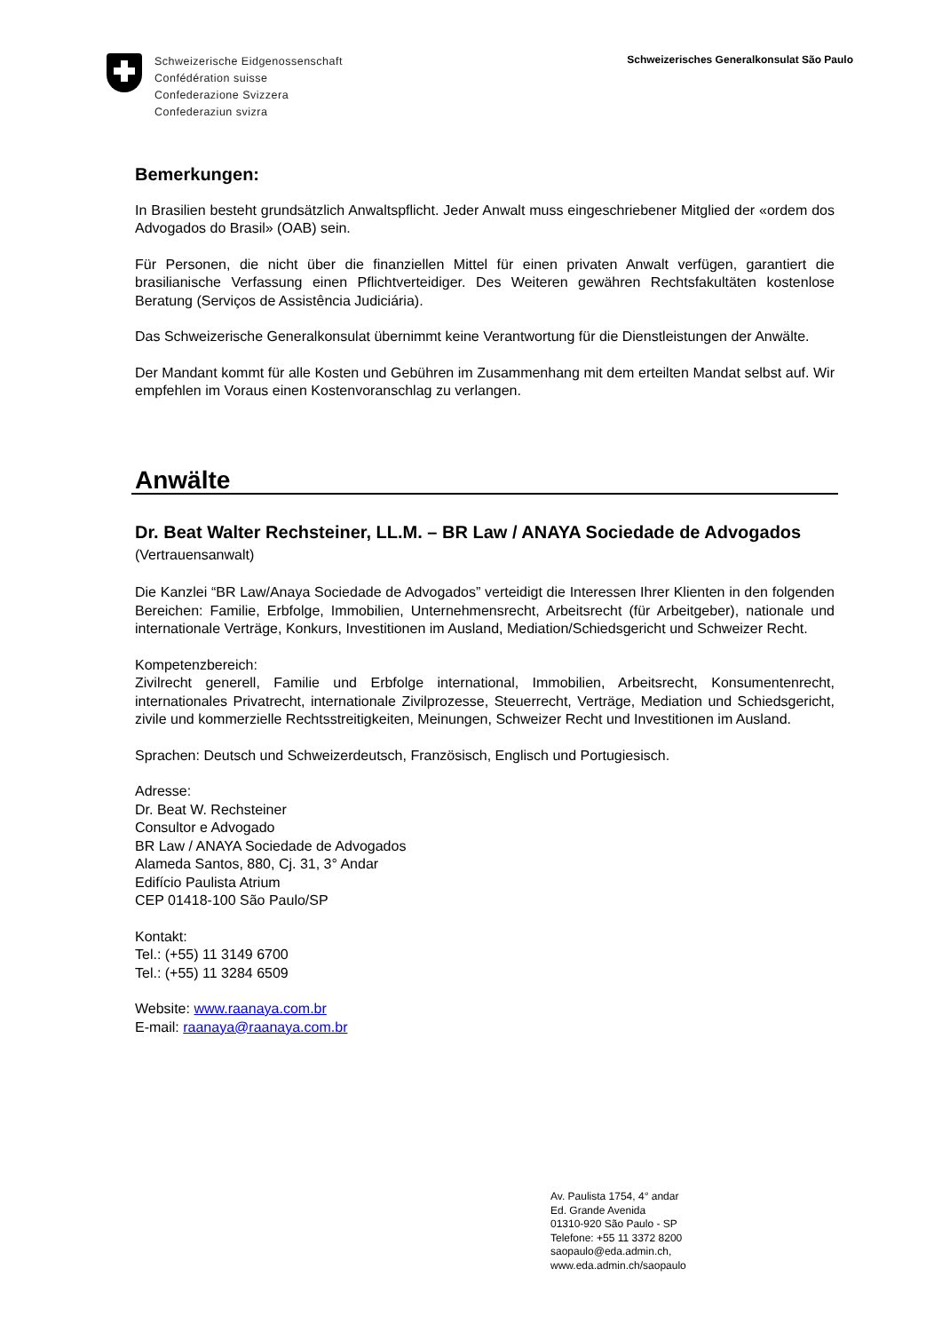Schweizerische Eidgenossenschaft
Confédération suisse
Confederazione Svizzera
Confederaziun svizra
Schweizerisches Generalkonsulat São Paulo
Bemerkungen:
In Brasilien besteht grundsätzlich Anwaltspflicht. Jeder Anwalt muss eingeschriebener Mitglied der «ordem dos Advogados do Brasil» (OAB) sein.
Für Personen, die nicht über die finanziellen Mittel für einen privaten Anwalt verfügen, garantiert die brasilianische Verfassung einen Pflichtverteidiger. Des Weiteren gewähren Rechtsfakultäten kostenlose Beratung (Serviços de Assistência Judiciária).
Das Schweizerische Generalkonsulat übernimmt keine Verantwortung für die Dienstleistungen der Anwälte.
Der Mandant kommt für alle Kosten und Gebühren im Zusammenhang mit dem erteilten Mandat selbst auf. Wir empfehlen im Voraus einen Kostenvoranschlag zu verlangen.
Anwälte
Dr. Beat Walter Rechsteiner, LL.M. – BR Law / ANAYA Sociedade de Advogados (Vertrauensanwalt)
Die Kanzlei “BR Law/Anaya Sociedade de Advogados” verteidigt die Interessen Ihrer Klienten in den folgenden Bereichen: Familie, Erbfolge, Immobilien, Unternehmensrecht, Arbeitsrecht (für Arbeitgeber), nationale und internationale Verträge, Konkurs, Investitionen im Ausland, Mediation/Schiedsgericht und Schweizer Recht.
Kompetenzbereich:
Zivilrecht generell, Familie und Erbfolge international, Immobilien, Arbeitsrecht, Konsumentenrecht, internationales Privatrecht, internationale Zivilprozesse, Steuerrecht, Verträge, Mediation und Schiedsgericht, zivile und kommerzielle Rechtsstreitigkeiten, Meinungen, Schweizer Recht und Investitionen im Ausland.
Sprachen: Deutsch und Schweizerdeutsch, Französisch, Englisch und Portugiesisch.
Adresse:
Dr. Beat W. Rechsteiner
Consultor e Advogado
BR Law / ANAYA Sociedade de Advogados
Alameda Santos, 880, Cj. 31, 3° Andar
Edifício Paulista Atrium
CEP 01418-100 São Paulo/SP
Kontakt:
Tel.: (+55) 11 3149 6700
Tel.: (+55) 11 3284 6509
Website: www.raanaya.com.br
E-mail: raanaya@raanaya.com.br
Av. Paulista 1754, 4° andar
Ed. Grande Avenida
01310-920 São Paulo - SP
Telefone: +55 11 3372 8200
saopaulo@eda.admin.ch,
www.eda.admin.ch/saopaulo